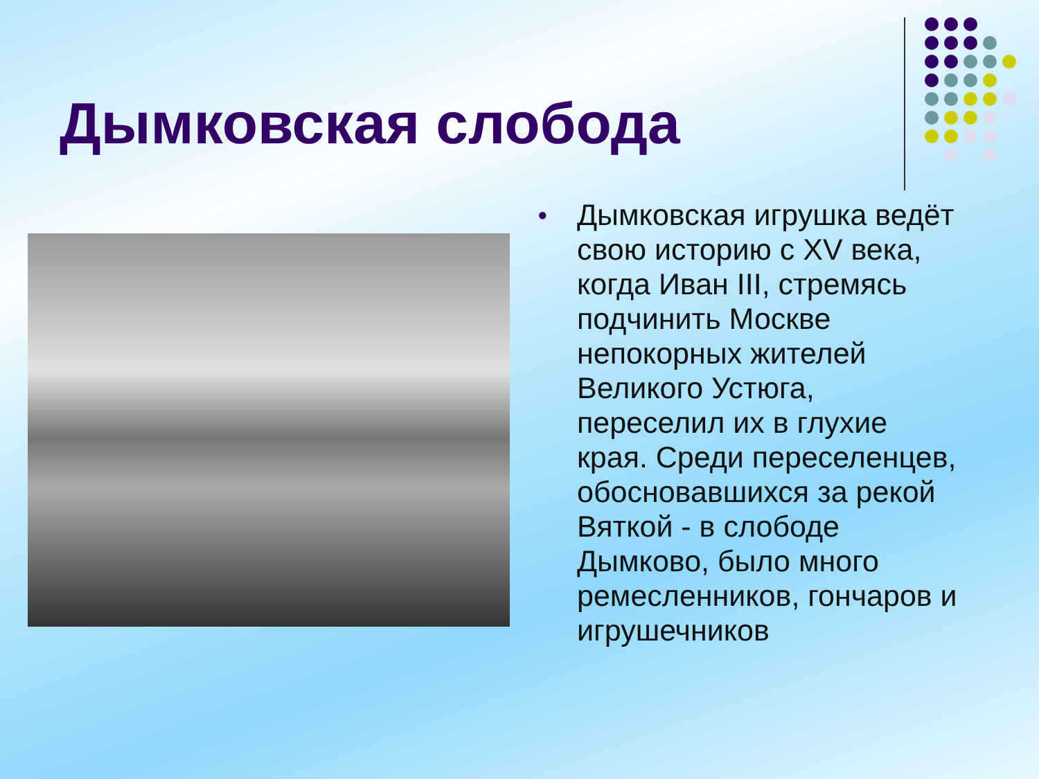Дымковская слобода
● Дымковская игрушка ведёт свою историю с XV века, когда Иван III, стремясь подчинить Москве непокорных жителей Великого Устюга, переселил их в глухие края. Среди переселенцев, обосновавшихся за рекой Вяткой - в слободе Дымково, было много ремесленников, гончаров и игрушечников